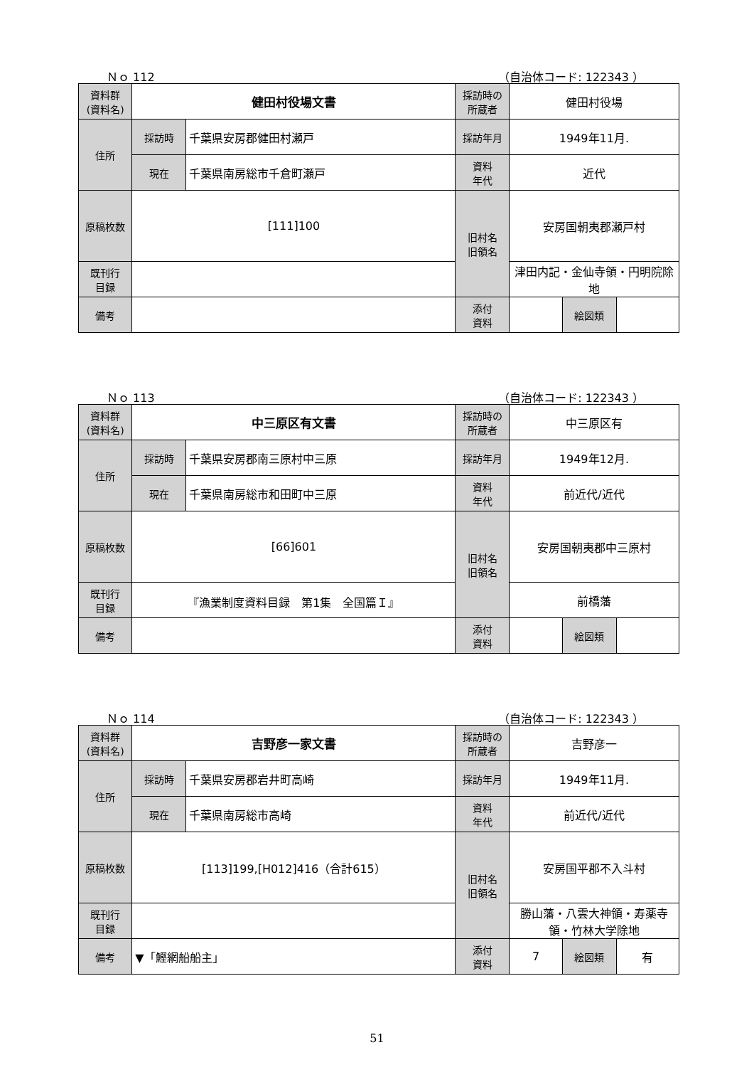Ｎｏ 112 （自治体コード: 122343 ）
| 資料群 (資料名) | 健田村役場文書 | | 採訪時の 所蔵者 | 健田村役場 | | |
| 住所 | 採訪時 | 千葉県安房郡健田村瀬戸 | 採訪年月 | 1949年11月. | | |
| | 現在 | 千葉県南房総市千倉町瀬戸 | 資料 年代 | 近代 | | |
| 原稿枚数 | [111]100 | | 旧村名 旧領名 | 安房国朝夷郡瀬戸村 | | |
| 既刊行 目録 | | | | 津田内記・金仙寺領・円明院除地 | | |
| 備考 | | | | | | |
| | | | 添付 資料 | | 絵図類 | |
Ｎｏ 113 （自治体コード: 122343 ）
| 資料群 (資料名) | 中三原区有文書 | | 採訪時の 所蔵者 | 中三原区有 | | |
| 住所 | 採訪時 | 千葉県安房郡南三原村中三原 | 採訪年月 | 1949年12月. | | |
| | 現在 | 千葉県南房総市和田町中三原 | 資料 年代 | 前近代/近代 | | |
| 原稿枚数 | [66]601 | | 旧村名 旧領名 | 安房国朝夷郡中三原村 | | |
| 既刊行 目録 | 『漁業制度資料目録 第1集 全国篇Ｉ』 | | | 前橋藩 | | |
| 備考 | | | | | | |
| | | | 添付 資料 | | 絵図類 | |
Ｎｏ 114 （自治体コード: 122343 ）
| 資料群 (資料名) | 吉野彦一家文書 | | 採訪時の 所蔵者 | 吉野彦一 | | |
| 住所 | 採訪時 | 千葉県安房郡岩井町高崎 | 採訪年月 | 1949年11月. | | |
| | 現在 | 千葉県南房総市高崎 | 資料 年代 | 前近代/近代 | | |
| 原稿枚数 | [113]199,[H012]416（合計615） | | 旧村名 旧領名 | 安房国平郡不入斗村 | | |
| 既刊行 目録 | | | | 勝山藩・八雲大神領・寿薬寺領・竹林大学除地 | | |
| 備考 | ▼「鰹網船船主」 | | | | | |
| | | | 添付 資料 | 7 | 絵図類 | 有 |
51